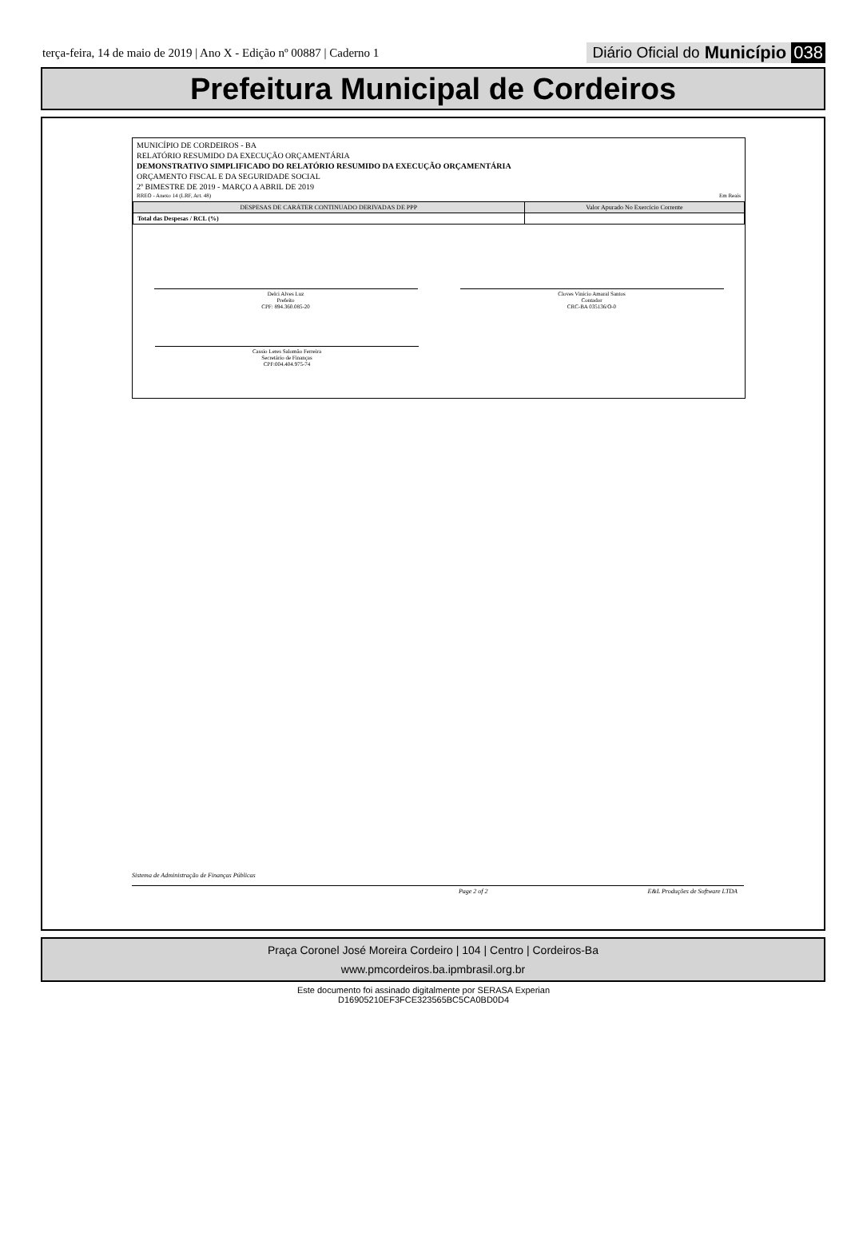terça-feira, 14 de maio de 2019 | Ano X - Edição nº 00887 | Caderno 1
Diário Oficial do Município 038
Prefeitura Municipal de Cordeiros
MUNICÍPIO DE CORDEIROS - BA
RELATÓRIO RESUMIDO DA EXECUÇÃO ORÇAMENTÁRIA
DEMONSTRATIVO SIMPLIFICADO DO RELATÓRIO RESUMIDO DA EXECUÇÃO ORÇAMENTÁRIA
ORÇAMENTO FISCAL E DA SEGURIDADE SOCIAL
2º BIMESTRE DE 2019 - MARÇO A ABRIL DE 2019
RREO - Anexo 14 (LRF, Art. 48) Em Reais
| DESPESAS DE CARÁTER CONTINUADO DERIVADAS DE PPP | Valor Apurado No Exercício Corrente |
| --- | --- |
| Total das Despesas / RCL (%) | |
Delci Alves Luz
Prefeito
CPF: 894.360.085-20
Cloves Vinicio Amaral Santos
Contador
CRC-BA 035136/O-0
Cassio Leres Salomão Ferreira
Secretário de Finanças
CPF:004.404.975-74
Sistema de Administração de Finanças Públicas
Page 2 of 2 E&L Produções de Software LTDA
Praça Coronel José Moreira Cordeiro | 104 | Centro | Cordeiros-Ba
www.pmcordeiros.ba.ipmbrasil.org.br
Este documento foi assinado digitalmente por SERASA Experian
D16905210EF3FCE323565BC5CA0BD0D4